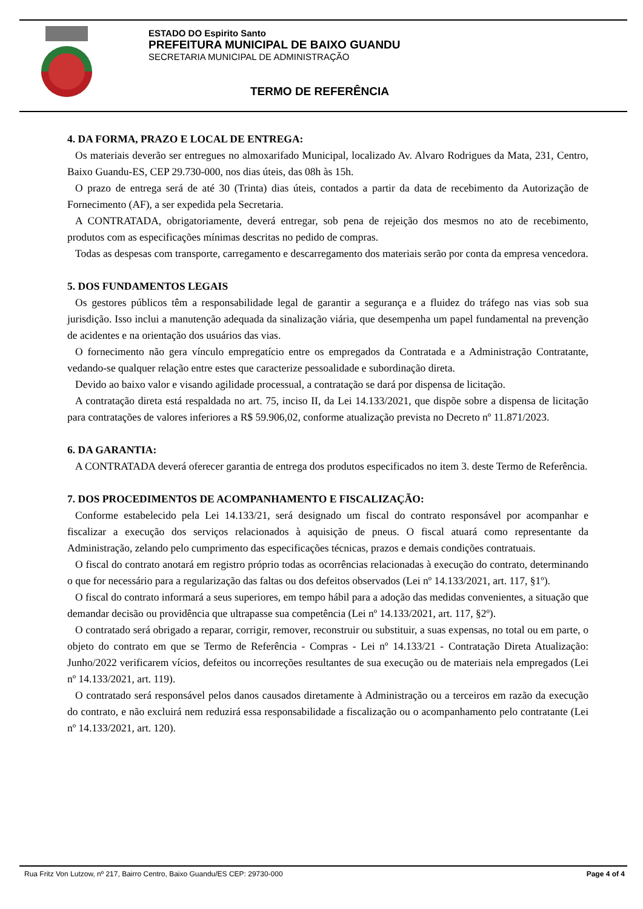ESTADO DO Espirito Santo
PREFEITURA MUNICIPAL DE BAIXO GUANDU
SECRETARIA MUNICIPAL DE ADMINISTRAÇÃO
TERMO DE REFERÊNCIA
4. DA FORMA, PRAZO E LOCAL DE ENTREGA:
Os materiais deverão ser entregues no almoxarifado Municipal, localizado Av. Alvaro Rodrigues da Mata, 231, Centro, Baixo Guandu-ES, CEP 29.730-000, nos dias úteis, das 08h às 15h.
O prazo de entrega será de até 30 (Trinta) dias úteis, contados a partir da data de recebimento da Autorização de Fornecimento (AF), a ser expedida pela Secretaria.
A CONTRATADA, obrigatoriamente, deverá entregar, sob pena de rejeição dos mesmos no ato de recebimento, produtos com as especificações mínimas descritas no pedido de compras.
Todas as despesas com transporte, carregamento e descarregamento dos materiais serão por conta da empresa vencedora.
5. DOS FUNDAMENTOS LEGAIS
Os gestores públicos têm a responsabilidade legal de garantir a segurança e a fluidez do tráfego nas vias sob sua jurisdição. Isso inclui a manutenção adequada da sinalização viária, que desempenha um papel fundamental na prevenção de acidentes e na orientação dos usuários das vias.
O fornecimento não gera vínculo empregatício entre os empregados da Contratada e a Administração Contratante, vedando-se qualquer relação entre estes que caracterize pessoalidade e subordinação direta.
Devido ao baixo valor e visando agilidade processual, a contratação se dará por dispensa de licitação.
A contratação direta está respaldada no art. 75, inciso II, da Lei 14.133/2021, que dispõe sobre a dispensa de licitação para contratações de valores inferiores a R$ 59.906,02, conforme atualização prevista no Decreto nº 11.871/2023.
6. DA GARANTIA:
A CONTRATADA deverá oferecer garantia de entrega dos produtos especificados no item 3. deste Termo de Referência.
7. DOS PROCEDIMENTOS DE ACOMPANHAMENTO E FISCALIZAÇÃO:
Conforme estabelecido pela Lei 14.133/21, será designado um fiscal do contrato responsável por acompanhar e fiscalizar a execução dos serviços relacionados à aquisição de pneus. O fiscal atuará como representante da Administração, zelando pelo cumprimento das especificações técnicas, prazos e demais condições contratuais.
O fiscal do contrato anotará em registro próprio todas as ocorrências relacionadas à execução do contrato, determinando o que for necessário para a regularização das faltas ou dos defeitos observados (Lei nº 14.133/2021, art. 117, §1º).
O fiscal do contrato informará a seus superiores, em tempo hábil para a adoção das medidas convenientes, a situação que demandar decisão ou providência que ultrapasse sua competência (Lei nº 14.133/2021, art. 117, §2º).
O contratado será obrigado a reparar, corrigir, remover, reconstruir ou substituir, a suas expensas, no total ou em parte, o objeto do contrato em que se Termo de Referência - Compras - Lei nº 14.133/21 - Contratação Direta Atualização: Junho/2022 verificarem vícios, defeitos ou incorreções resultantes de sua execução ou de materiais nela empregados (Lei nº 14.133/2021, art. 119).
O contratado será responsável pelos danos causados diretamente à Administração ou a terceiros em razão da execução do contrato, e não excluirá nem reduzirá essa responsabilidade a fiscalização ou o acompanhamento pelo contratante (Lei nº 14.133/2021, art. 120).
Rua Fritz Von Lutzow, nº 217, Bairro Centro, Baixo Guandu/ES CEP: 29730-000 Page 4 of 4